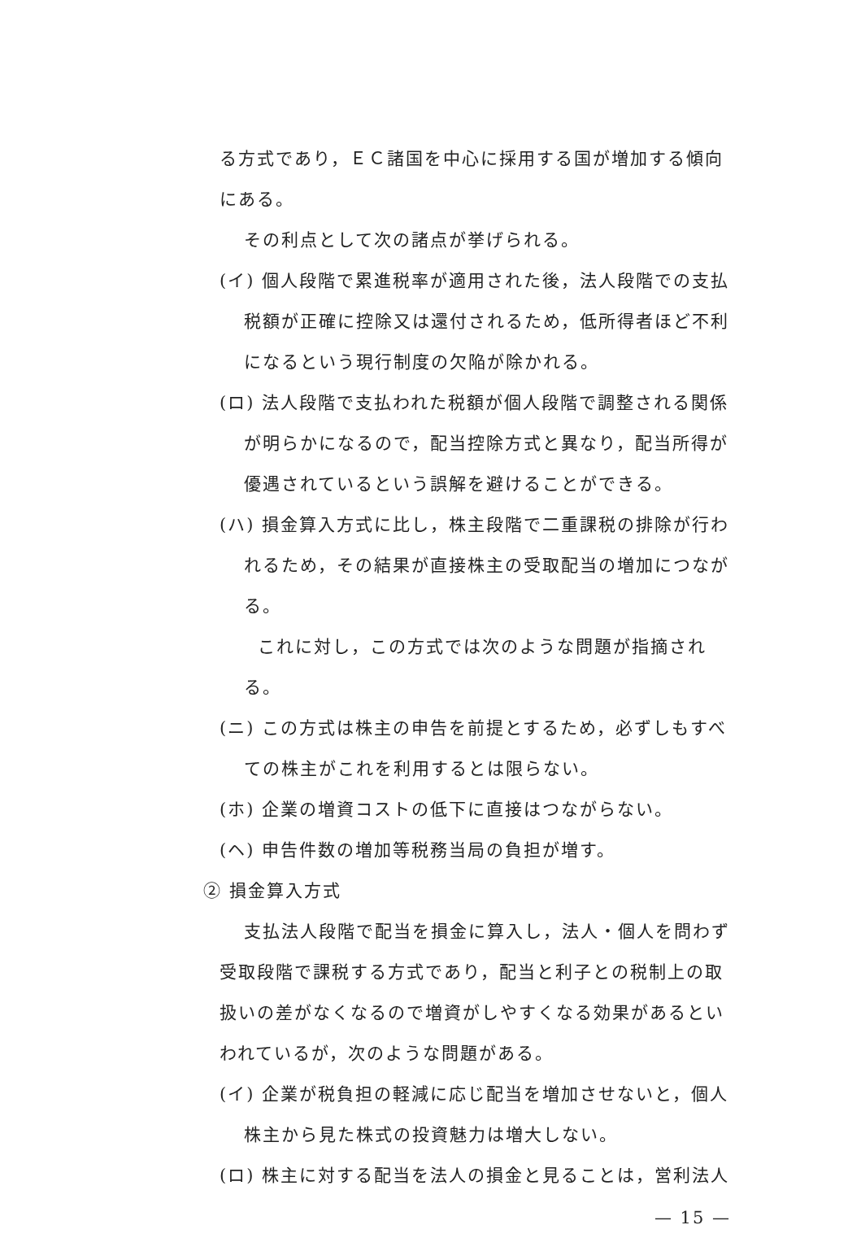る方式であり，ＥＣ諸国を中心に採用する国が増加する傾向にある。
その利点として次の諸点が挙げられる。
(イ) 個人段階で累進税率が適用された後，法人段階での支払税額が正確に控除又は還付されるため，低所得者ほど不利になるという現行制度の欠陥が除かれる。
(ロ) 法人段階で支払われた税額が個人段階で調整される関係が明らかになるので，配当控除方式と異なり，配当所得が優遇されているという誤解を避けることができる。
(ハ) 損金算入方式に比し，株主段階で二重課税の排除が行われるため，その結果が直接株主の受取配当の増加につながる。
これに対し，この方式では次のような問題が指摘される。
(ニ) この方式は株主の申告を前提とするため，必ずしもすべての株主がこれを利用するとは限らない。
(ホ) 企業の増資コストの低下に直接はつながらない。
(ヘ) 申告件数の増加等税務当局の負担が増す。
② 損金算入方式
支払法人段階で配当を損金に算入し，法人・個人を問わず
受取段階で課税する方式であり，配当と利子との税制上の取扱いの差がなくなるので増資がしやすくなる効果があるといわれているが，次のような問題がある。
(イ) 企業が税負担の軽減に応じ配当を増加させないと，個人株主から見た株式の投資魅力は増大しない。
(ロ) 株主に対する配当を法人の損金と見ることは，営利法人
— 15 —